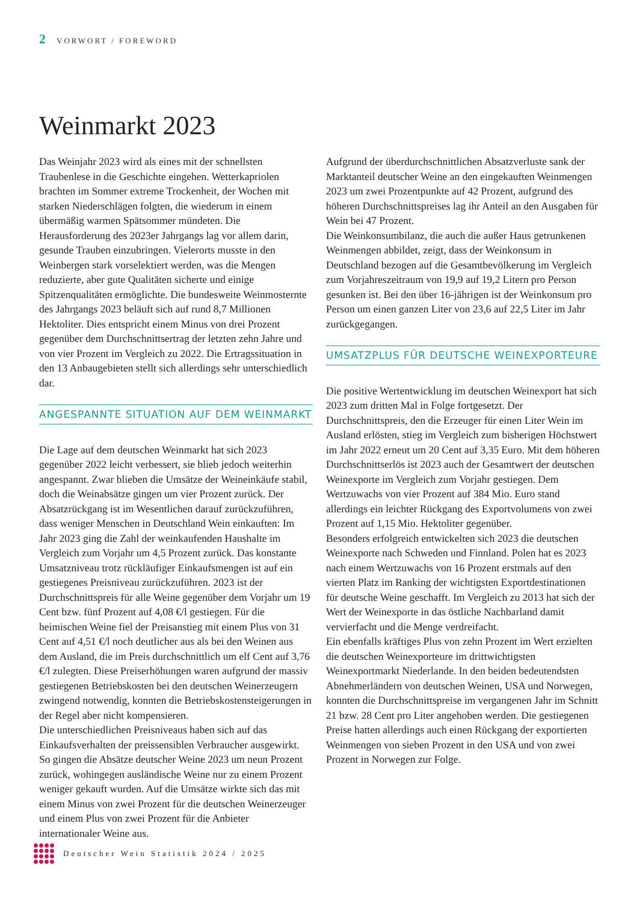2 VORWORT / FOREWORD
Weinmarkt 2023
Das Weinjahr 2023 wird als eines mit der schnellsten Traubenlese in die Geschichte eingehen. Wetterkapriolen brachten im Sommer extreme Trockenheit, der Wochen mit starken Niederschlägen folgten, die wiederum in einem übermäßig warmen Spätsommer mündeten. Die Herausforderung des 2023er Jahrgangs lag vor allem darin, gesunde Trauben einzubringen. Vielerorts musste in den Weinbergen stark vorselektiert werden, was die Mengen reduzierte, aber gute Qualitäten sicherte und einige Spitzenqualitäten ermöglichte. Die bundesweite Weinmosternte des Jahrgangs 2023 beläuft sich auf rund 8,7 Millionen Hektoliter. Dies entspricht einem Minus von drei Prozent gegenüber dem Durchschnittsertrag der letzten zehn Jahre und von vier Prozent im Vergleich zu 2022. Die Ertragssituation in den 13 Anbaugebieten stellt sich allerdings sehr unterschiedlich dar.
ANGESPANNTE SITUATION AUF DEM WEINMARKT
Die Lage auf dem deutschen Weinmarkt hat sich 2023 gegenüber 2022 leicht verbessert, sie blieb jedoch weiterhin angespannt. Zwar blieben die Umsätze der Weineinkäufe stabil, doch die Weinabsätze gingen um vier Prozent zurück. Der Absatzrückgang ist im Wesentlichen darauf zurückzuführen, dass weniger Menschen in Deutschland Wein einkauften: Im Jahr 2023 ging die Zahl der weinkaufenden Haushalte im Vergleich zum Vorjahr um 4,5 Prozent zurück. Das konstante Umsatzniveau trotz rückläufiger Einkaufsmengen ist auf ein gestiegenes Preisniveau zurückzuführen. 2023 ist der Durchschnittspreis für alle Weine gegenüber dem Vorjahr um 19 Cent bzw. fünf Prozent auf 4,08 €/l gestiegen. Für die heimischen Weine fiel der Preisanstieg mit einem Plus von 31 Cent auf 4,51 €/l noch deutlicher aus als bei den Weinen aus dem Ausland, die im Preis durchschnittlich um elf Cent auf 3,76 €/l zulegten. Diese Preiserhöhungen waren aufgrund der massiv gestiegenen Betriebskosten bei den deutschen Weinerzeugern zwingend notwendig, konnten die Betriebskostensteigerungen in der Regel aber nicht kompensieren.
Die unterschiedlichen Preisniveaus haben sich auf das Einkaufsverhalten der preissensiblen Verbraucher ausgewirkt. So gingen die Absätze deutscher Weine 2023 um neun Prozent zurück, wohingegen ausländische Weine nur zu einem Prozent weniger gekauft wurden. Auf die Umsätze wirkte sich das mit einem Minus von zwei Prozent für die deutschen Weinerzeuger und einem Plus von zwei Prozent für die Anbieter internationaler Weine aus.
Aufgrund der überdurchschnittlichen Absatzverluste sank der Marktanteil deutscher Weine an den eingekauften Weinmengen 2023 um zwei Prozentpunkte auf 42 Prozent, aufgrund des höheren Durchschnittspreises lag ihr Anteil an den Ausgaben für Wein bei 47 Prozent.
Die Weinkonsumbilanz, die auch die außer Haus getrunkenen Weinmengen abbildet, zeigt, dass der Weinkonsum in Deutschland bezogen auf die Gesamtbevölkerung im Vergleich zum Vorjahreszeitraum von 19,9 auf 19,2 Litern pro Person gesunken ist. Bei den über 16-jährigen ist der Weinkonsum pro Person um einen ganzen Liter von 23,6 auf 22,5 Liter im Jahr zurückgegangen.
UMSATZPLUS FÜR DEUTSCHE WEINEXPORTEURE
Die positive Wertentwicklung im deutschen Weinexport hat sich 2023 zum dritten Mal in Folge fortgesetzt. Der Durchschnittspreis, den die Erzeuger für einen Liter Wein im Ausland erlösten, stieg im Vergleich zum bisherigen Höchstwert im Jahr 2022 erneut um 20 Cent auf 3,35 Euro. Mit dem höheren Durchschnittserlös ist 2023 auch der Gesamtwert der deutschen Weinexporte im Vergleich zum Vorjahr gestiegen. Dem Wertzuwachs von vier Prozent auf 384 Mio. Euro stand allerdings ein leichter Rückgang des Exportvolumens von zwei Prozent auf 1,15 Mio. Hektoliter gegenüber.
Besonders erfolgreich entwickelten sich 2023 die deutschen Weinexporte nach Schweden und Finnland. Polen hat es 2023 nach einem Wertzuwachs von 16 Prozent erstmals auf den vierten Platz im Ranking der wichtigsten Exportdestinationen für deutsche Weine geschafft. Im Vergleich zu 2013 hat sich der Wert der Weinexporte in das östliche Nachbarland damit vervierfacht und die Menge verdreifacht.
Ein ebenfalls kräftiges Plus von zehn Prozent im Wert erzielten die deutschen Weinexporteure im drittwichtigsten Weinexportmarkt Niederlande. In den beiden bedeutendsten Abnehmerländern von deutschen Weinen, USA und Norwegen, konnten die Durchschnittspreise im vergangenen Jahr im Schnitt 21 bzw. 28 Cent pro Liter angehoben werden. Die gestiegenen Preise hatten allerdings auch einen Rückgang der exportierten Weinmengen von sieben Prozent in den USA und von zwei Prozent in Norwegen zur Folge.
Deutscher Wein Statistik 2024 / 2025